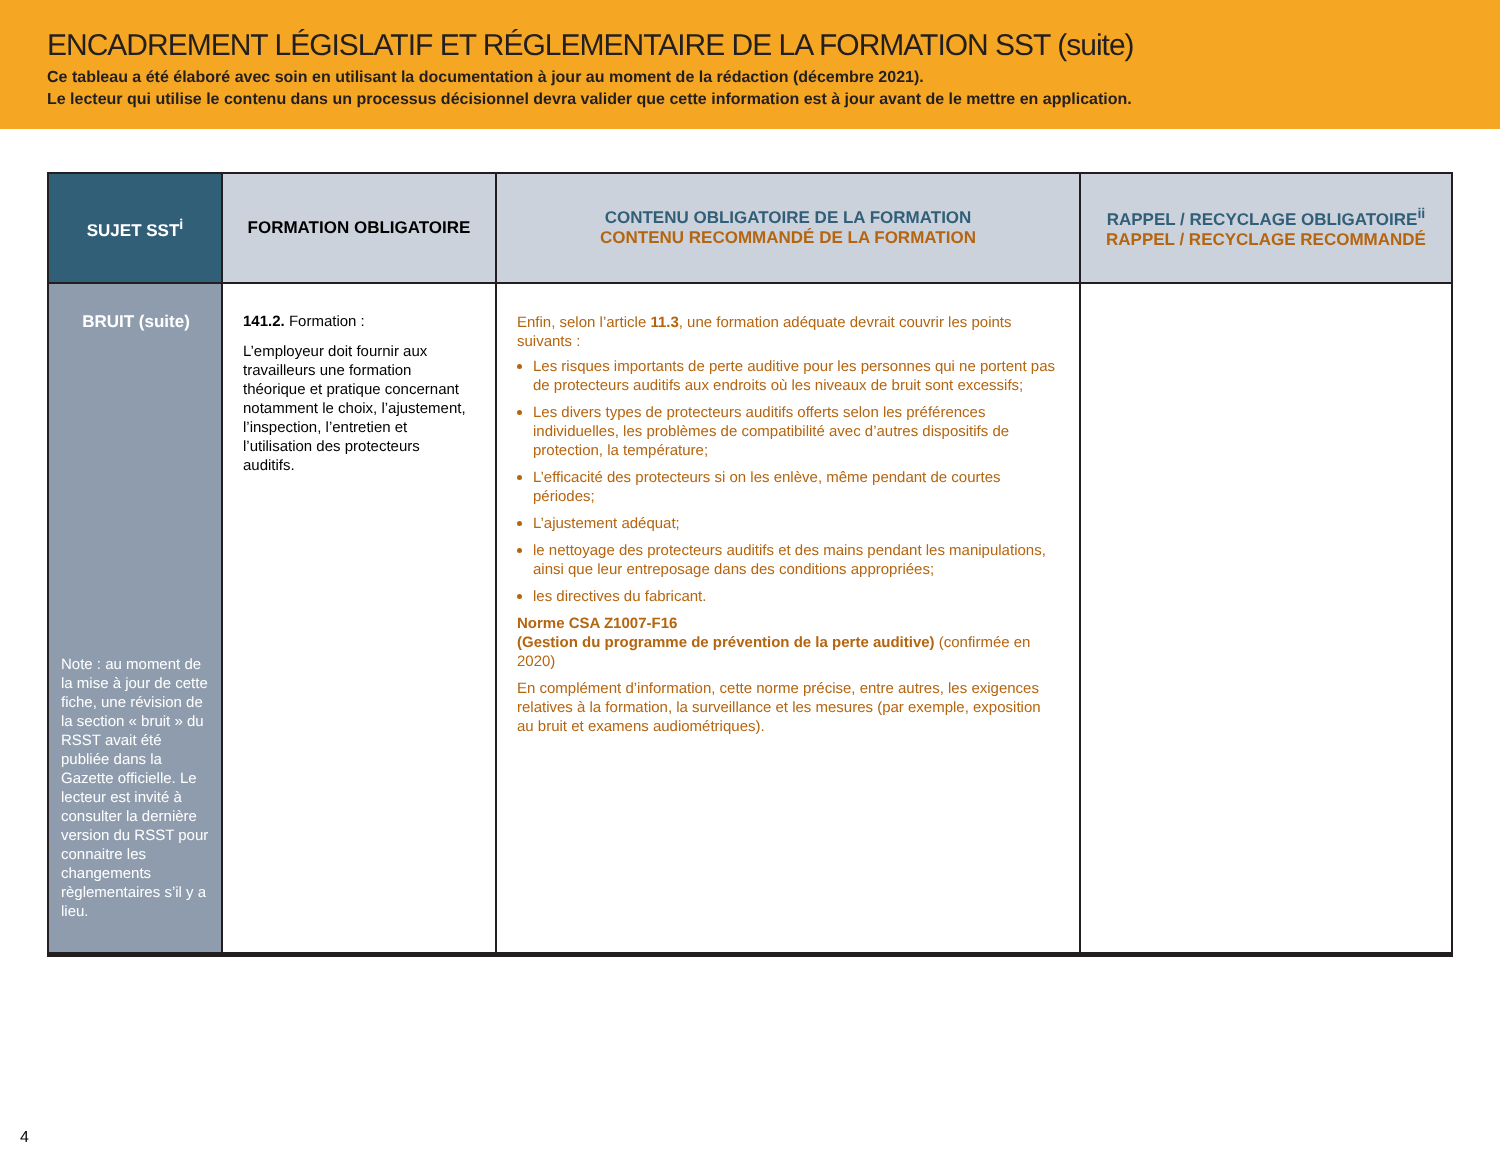ENCADREMENT LÉGISLATIF ET RÉGLEMENTAIRE DE LA FORMATION SST (suite)
Ce tableau a été élaboré avec soin en utilisant la documentation à jour au moment de la rédaction (décembre 2021).
Le lecteur qui utilise le contenu dans un processus décisionnel devra valider que cette information est à jour avant de le mettre en application.
| SUJET SST<sup>i</sup> | FORMATION OBLIGATOIRE | CONTENU OBLIGATOIRE DE LA FORMATION CONTENU RECOMMANDÉ DE LA FORMATION | RAPPEL / RECYCLAGE OBLIGATOIRE<sup>ii</sup> RAPPEL / RECYCLAGE RECOMMANDÉ |
| --- | --- | --- | --- |
| BRUIT (suite) Note : au moment de la mise à jour de cette fiche, une révision de la section « bruit » du RSST avait été publiée dans la Gazette officielle. Le lecteur est invité à consulter la dernière version du RSST pour connaitre les changements règlementaires s’il y a lieu. | 141.2. Formation : L’employeur doit fournir aux travailleurs une formation théorique et pratique concernant notamment le choix, l’ajustement, l’inspection, l’entretien et l’utilisation des protecteurs auditifs. | Enfin, selon l’article 11.3 , une formation adéquate devrait couvrir les points suivants : Les risques importants de perte auditive pour les personnes qui ne portent pas de protecteurs auditifs aux endroits où les niveaux de bruit sont excessifs; Les divers types de protecteurs auditifs offerts selon les préférences individuelles, les problèmes de compatibilité avec d’autres dispositifs de protection, la température; L’efficacité des protecteurs si on les enlève, même pendant de courtes périodes; L’ajustement adéquat; le nettoyage des protecteurs auditifs et des mains pendant les manipulations, ainsi que leur entreposage dans des conditions appropriées; les directives du fabricant. Norme CSA Z1007-F16 (Gestion du programme de prévention de la perte auditive) (confirmée en 2020) En complément d’information, cette norme précise, entre autres, les exigences relatives à la formation, la surveillance et les mesures (par exemple, exposition au bruit et examens audiométriques). | |
4